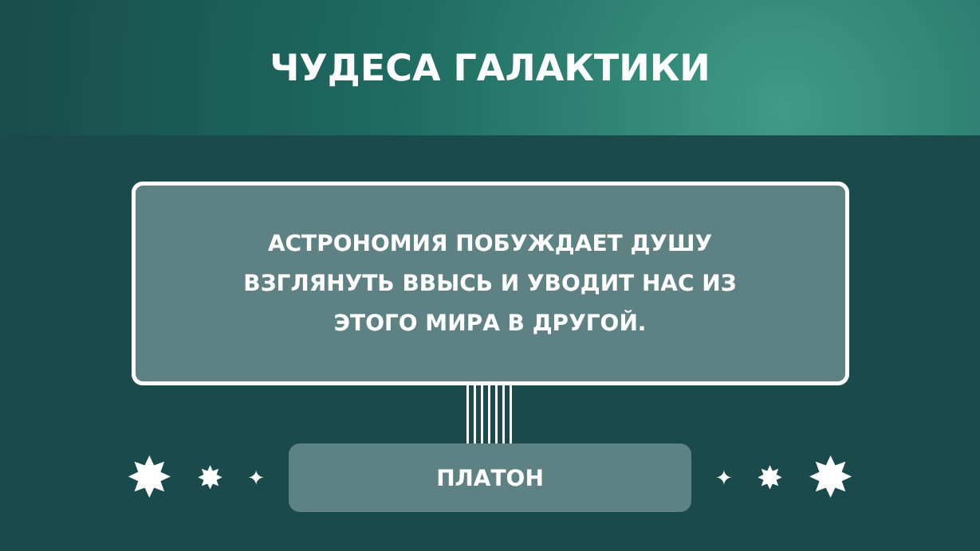ЧУДЕСА ГАЛАКТИКИ
АСТРОНОМИЯ ПОБУЖДАЕТ ДУШУ
ВЗГЛЯНУТЬ ВВЫСЬ И УВОДИТ НАС ИЗ
ЭТОГО МИРА В ДРУГОЙ.
✸ ✸ ✦
ПЛАТОН
✦ ✸ ✸